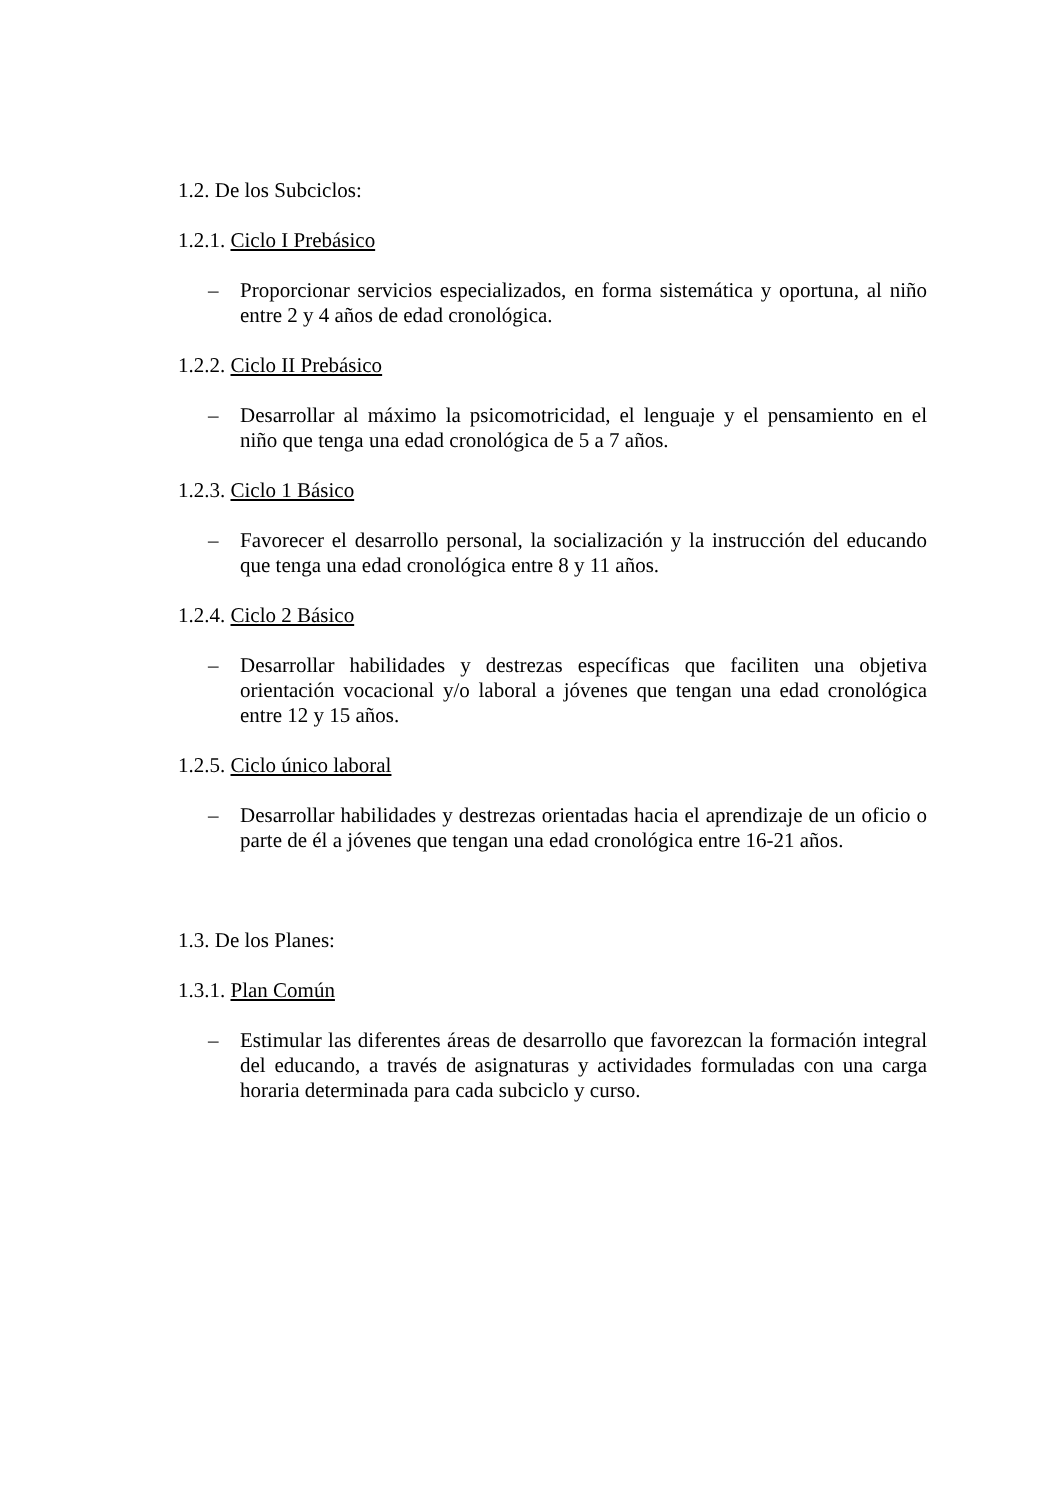1.2. De los Subciclos:
1.2.1. Ciclo I Prebásico
– Proporcionar servicios especializados, en forma sistemática y oportuna, al niño entre 2 y 4 años de edad cronológica.
1.2.2. Ciclo II Prebásico
– Desarrollar al máximo la psicomotricidad, el lenguaje y el pensamiento en el niño que tenga una edad cronológica de 5 a 7 años.
1.2.3. Ciclo 1 Básico
– Favorecer el desarrollo personal, la socialización y la instrucción del educando que tenga una edad cronológica entre 8 y 11 años.
1.2.4. Ciclo 2 Básico
– Desarrollar habilidades y destrezas específicas que faciliten una objetiva orientación vocacional y/o laboral a jóvenes que tengan una edad cronológica entre 12 y 15 años.
1.2.5. Ciclo único laboral
– Desarrollar habilidades y destrezas orientadas hacia el aprendizaje de un oficio o parte de él a jóvenes que tengan una edad cronológica entre 16-21 años.
1.3. De los Planes:
1.3.1. Plan Común
– Estimular las diferentes áreas de desarrollo que favorezcan la formación integral del educando, a través de asignaturas y actividades formuladas con una carga horaria determinada para cada subciclo y curso.